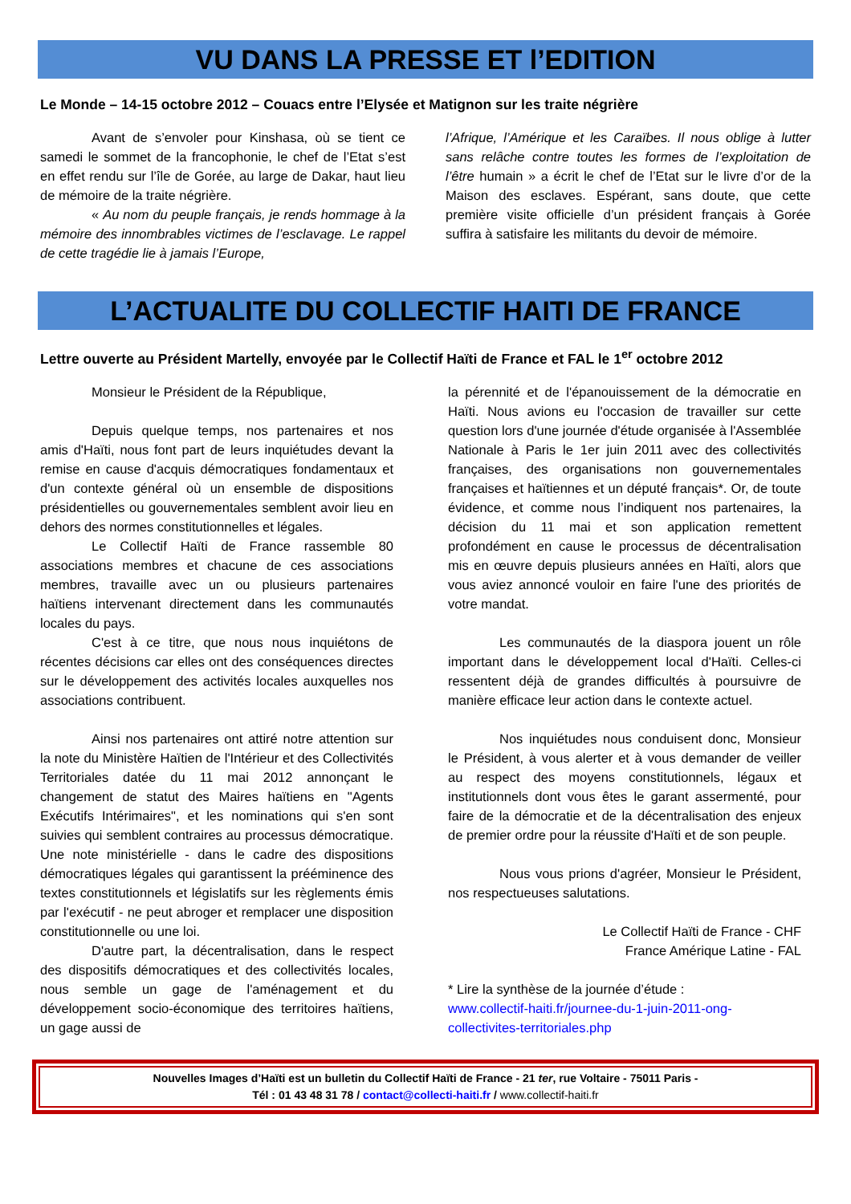VU DANS LA PRESSE ET l’EDITION
Le Monde – 14-15 octobre 2012 – Couacs entre l’Elysée et Matignon sur les traite négrière
Avant de s’envoler pour Kinshasa, où se tient ce samedi le sommet de la francophonie, le chef de l’Etat s’est en effet rendu sur l’île de Gorée, au large de Dakar, haut lieu de mémoire de la traite négrière.
« Au nom du peuple français, je rends hommage à la mémoire des innombrables victimes de l’esclavage. Le rappel de cette tragédie lie à jamais l’Europe,
l’Afrique, l’Amérique et les Caraïbes. Il nous oblige à lutter sans relâche contre toutes les formes de l’exploitation de l’être humain » a écrit le chef de l’Etat sur le livre d’or de la Maison des esclaves. Espérant, sans doute, que cette première visite officielle d’un président français à Gorée suffira à satisfaire les militants du devoir de mémoire.
L’ACTUALITE DU COLLECTIF HAITI DE FRANCE
Lettre ouverte au Président Martelly, envoyée par le Collectif Haïti de France et FAL le 1<sup>er</sup> octobre 2012
Monsieur le Président de la République,
Depuis quelque temps, nos partenaires et nos amis d'Haïti, nous font part de leurs inquiétudes devant la remise en cause d'acquis démocratiques fondamentaux et d'un contexte général où un ensemble de dispositions présidentielles ou gouvernementales semblent avoir lieu en dehors des normes constitutionnelles et légales.
Le Collectif Haïti de France rassemble 80 associations membres et chacune de ces associations membres, travaille avec un ou plusieurs partenaires haïtiens intervenant directement dans les communautés locales du pays.
C'est à ce titre, que nous nous inquiétons de récentes décisions car elles ont des conséquences directes sur le développement des activités locales auxquelles nos associations contribuent.
Ainsi nos partenaires ont attiré notre attention sur la note du Ministère Haïtien de l'Intérieur et des Collectivités Territoriales datée du 11 mai 2012 annonçant le changement de statut des Maires haïtiens en "Agents Exécutifs Intérimaires", et les nominations qui s'en sont suivies qui semblent contraires au processus démocratique. Une note ministérielle - dans le cadre des dispositions démocratiques légales qui garantissent la prééminence des textes constitutionnels et législatifs sur les règlements émis par l'exécutif - ne peut abroger et remplacer une disposition constitutionnelle ou une loi.
D'autre part, la décentralisation, dans le respect des dispositifs démocratiques et des collectivités locales, nous semble un gage de l'aménagement et du développement socio-économique des territoires haïtiens, un gage aussi de
la pérennité et de l'épanouissement de la démocratie en Haïti. Nous avions eu l'occasion de travailler sur cette question lors d'une journée d'étude organisée à l'Assemblée Nationale à Paris le 1er juin 2011 avec des collectivités françaises, des organisations non gouvernementales françaises et haïtiennes et un député français*. Or, de toute évidence, et comme nous l’indiquent nos partenaires, la décision du 11 mai et son application remettent profondément en cause le processus de décentralisation mis en œuvre depuis plusieurs années en Haïti, alors que vous aviez annoncé vouloir en faire l'une des priorités de votre mandat.
Les communautés de la diaspora jouent un rôle important dans le développement local d'Haïti. Celles-ci ressentent déjà de grandes difficultés à poursuivre de manière efficace leur action dans le contexte actuel.
Nos inquiétudes nous conduisent donc, Monsieur le Président, à vous alerter et à vous demander de veiller au respect des moyens constitutionnels, légaux et institutionnels dont vous êtes le garant assermenté, pour faire de la démocratie et de la décentralisation des enjeux de premier ordre pour la réussite d'Haïti et de son peuple.
Nous vous prions d'agréer, Monsieur le Président, nos respectueuses salutations.
Le Collectif Haïti de France - CHF
France Amérique Latine - FAL
* Lire la synthèse de la journée d’étude :
www.collectif-haiti.fr/journee-du-1-juin-2011-ong-collectivites-territoriales.php
Nouvelles Images d’Haïti est un bulletin du Collectif Haïti de France - 21 ter, rue Voltaire - 75011 Paris -
Tél : 01 43 48 31 78 / contact@collecti-haiti.fr / www.collectif-haiti.fr